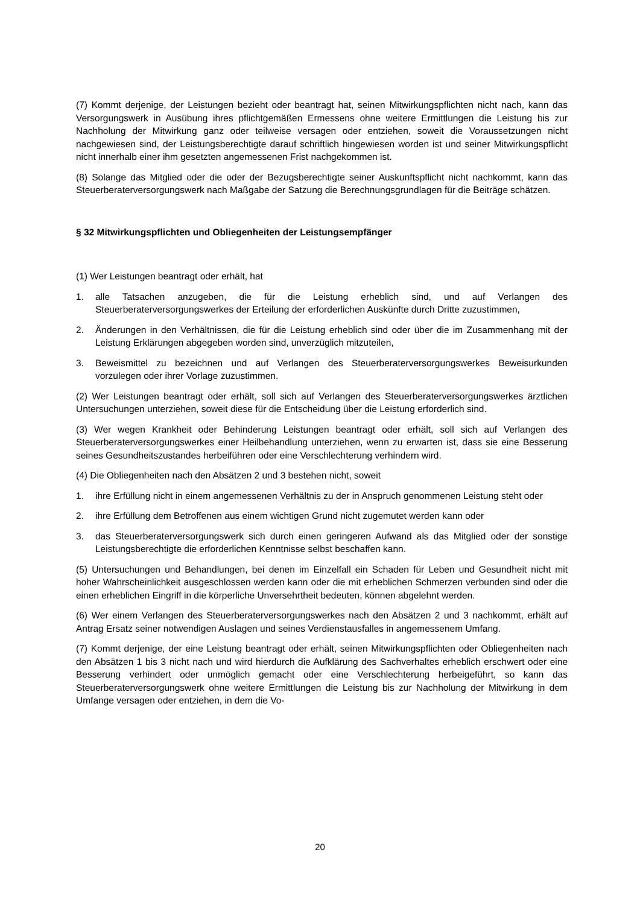(7) Kommt derjenige, der Leistungen bezieht oder beantragt hat, seinen Mitwirkungspflichten nicht nach, kann das Versorgungswerk in Ausübung ihres pflichtgemäßen Ermessens ohne weitere Ermittlungen die Leistung bis zur Nachholung der Mitwirkung ganz oder teilweise versagen oder entziehen, soweit die Voraussetzungen nicht nachgewiesen sind, der Leistungsberechtigte darauf schriftlich hingewiesen worden ist und seiner Mitwirkungspflicht nicht innerhalb einer ihm gesetzten angemessenen Frist nachgekommen ist.
(8) Solange das Mitglied oder die oder der Bezugsberechtigte seiner Auskunftspflicht nicht nachkommt, kann das Steuerberaterversorgungswerk nach Maßgabe der Satzung die Berechnungsgrundlagen für die Beiträge schätzen.
§ 32 Mitwirkungspflichten und Obliegenheiten der Leistungsempfänger
(1) Wer Leistungen beantragt oder erhält, hat
1. alle Tatsachen anzugeben, die für die Leistung erheblich sind, und auf Verlangen des Steuerberaterversorgungswerkes der Erteilung der erforderlichen Auskünfte durch Dritte zuzustimmen,
2. Änderungen in den Verhältnissen, die für die Leistung erheblich sind oder über die im Zusammenhang mit der Leistung Erklärungen abgegeben worden sind, unverzüglich mitzuteilen,
3. Beweismittel zu bezeichnen und auf Verlangen des Steuerberaterversorgungswerkes Beweisurkunden vorzulegen oder ihrer Vorlage zuzustimmen.
(2) Wer Leistungen beantragt oder erhält, soll sich auf Verlangen des Steuerberaterversorgungswerkes ärztlichen Untersuchungen unterziehen, soweit diese für die Entscheidung über die Leistung erforderlich sind.
(3) Wer wegen Krankheit oder Behinderung Leistungen beantragt oder erhält, soll sich auf Verlangen des Steuerberaterversorgungswerkes einer Heilbehandlung unterziehen, wenn zu erwarten ist, dass sie eine Besserung seines Gesundheitszustandes herbeiführen oder eine Verschlechterung verhindern wird.
(4) Die Obliegenheiten nach den Absätzen 2 und 3 bestehen nicht, soweit
1. ihre Erfüllung nicht in einem angemessenen Verhältnis zu der in Anspruch genommenen Leistung steht oder
2. ihre Erfüllung dem Betroffenen aus einem wichtigen Grund nicht zugemutet werden kann oder
3. das Steuerberaterversorgungswerk sich durch einen geringeren Aufwand als das Mitglied oder der sonstige Leistungsberechtigte die erforderlichen Kenntnisse selbst beschaffen kann.
(5) Untersuchungen und Behandlungen, bei denen im Einzelfall ein Schaden für Leben und Gesundheit nicht mit hoher Wahrscheinlichkeit ausgeschlossen werden kann oder die mit erheblichen Schmerzen verbunden sind oder die einen erheblichen Eingriff in die körperliche Unversehrtheit bedeuten, können abgelehnt werden.
(6) Wer einem Verlangen des Steuerberaterversorgungswerkes nach den Absätzen 2 und 3 nachkommt, erhält auf Antrag Ersatz seiner notwendigen Auslagen und seines Verdienstausfalles in angemessenem Umfang.
(7) Kommt derjenige, der eine Leistung beantragt oder erhält, seinen Mitwirkungspflichten oder Obliegenheiten nach den Absätzen 1 bis 3 nicht nach und wird hierdurch die Aufklärung des Sachverhaltes erheblich erschwert oder eine Besserung verhindert oder unmöglich gemacht oder eine Verschlechterung herbeigeführt, so kann das Steuerberaterversorgungswerk ohne weitere Ermittlungen die Leistung bis zur Nachholung der Mitwirkung in dem Umfange versagen oder entziehen, in dem die Vo-
20